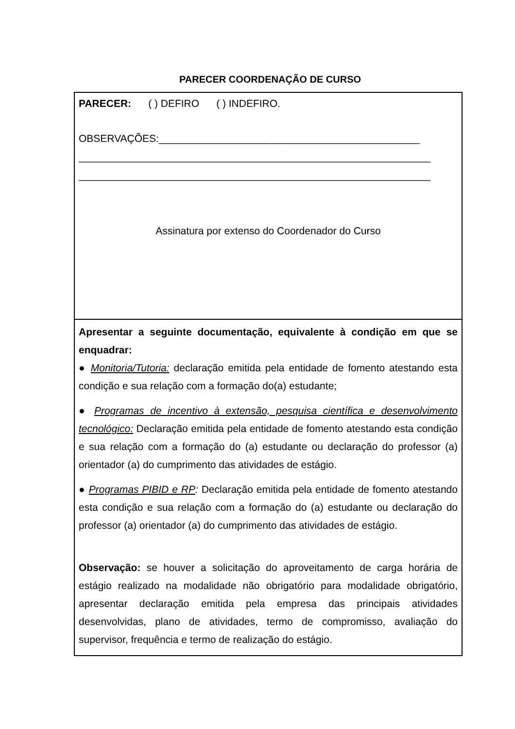PARECER COORDENAÇÃO DE CURSO
PARECER: ( ) DEFIRO ( ) INDEFIRO.
OBSERVAÇÕES:______________________________________________
______________________________________________________________
______________________________________________________________
Assinatura por extenso do Coordenador do Curso
Apresentar a seguinte documentação, equivalente à condição em que se enquadrar:
● Monitoria/Tutoria: declaração emitida pela entidade de fomento atestando esta condição e sua relação com a formação do(a) estudante;
● Programas de incentivo à extensão, pesquisa científica e desenvolvimento tecnológico: Declaração emitida pela entidade de fomento atestando esta condição e sua relação com a formação do (a) estudante ou declaração do professor (a) orientador (a) do cumprimento das atividades de estágio.
● Programas PIBID e RP: Declaração emitida pela entidade de fomento atestando esta condição e sua relação com a formação do (a) estudante ou declaração do professor (a) orientador (a) do cumprimento das atividades de estágio.
Observação: se houver a solicitação do aproveitamento de carga horária de estágio realizado na modalidade não obrigatório para modalidade obrigatório, apresentar declaração emitida pela empresa das principais atividades desenvolvidas, plano de atividades, termo de compromisso, avaliação do supervisor, frequência e termo de realização do estágio.